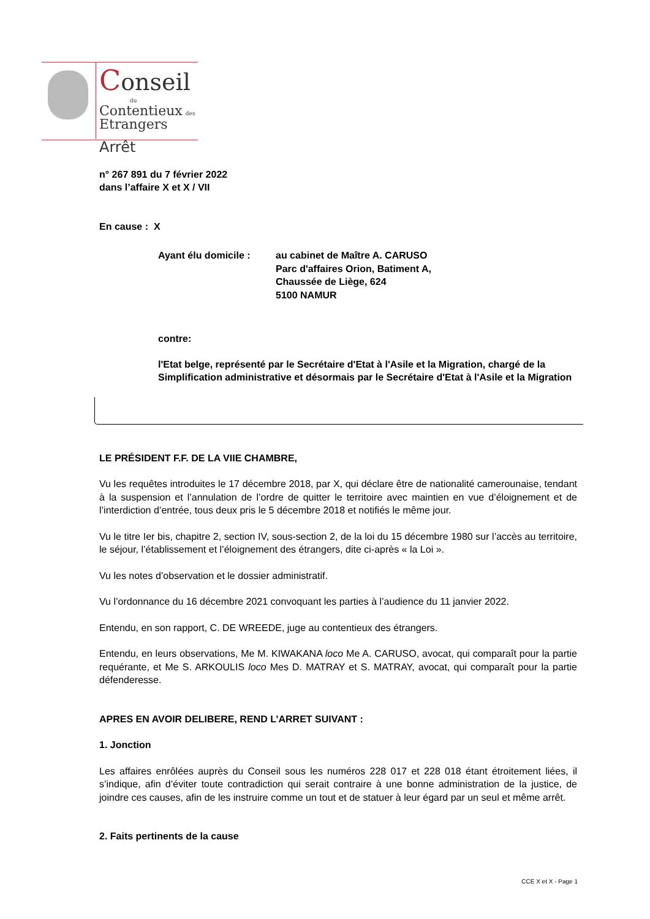Conseil
du
Contentieux des
Etrangers
Arrêt
n° 267 891 du 7 février 2022
dans l’affaire X et X / VII
En cause : X
Ayant élu domicile : au cabinet de Maître A. CARUSO
Parc d'affaires Orion, Batiment A,
Chaussée de Liège, 624
5100 NAMUR
contre:
l'Etat belge, représenté par le Secrétaire d'Etat à l'Asile et la Migration, chargé de la Simplification administrative et désormais par le Secrétaire d'Etat à l'Asile et la Migration
LE PRÉSIDENT F.F. DE LA VIIE CHAMBRE,
Vu les requêtes introduites le 17 décembre 2018, par X, qui déclare être de nationalité camerounaise, tendant à la suspension et l’annulation de l’ordre de quitter le territoire avec maintien en vue d’éloignement et de l’interdiction d’entrée, tous deux pris le 5 décembre 2018 et notifiés le même jour.
Vu le titre Ier bis, chapitre 2, section IV, sous-section 2, de la loi du 15 décembre 1980 sur l’accès au territoire, le séjour, l’établissement et l’éloignement des étrangers, dite ci-après « la Loi ».
Vu les notes d’observation et le dossier administratif.
Vu l’ordonnance du 16 décembre 2021 convoquant les parties à l’audience du 11 janvier 2022.
Entendu, en son rapport, C. DE WREEDE, juge au contentieux des étrangers.
Entendu, en leurs observations, Me M. KIWAKANA loco Me A. CARUSO, avocat, qui comparaît pour la partie requérante, et Me S. ARKOULIS loco Mes D. MATRAY et S. MATRAY, avocat, qui comparaît pour la partie défenderesse.
APRES EN AVOIR DELIBERE, REND L’ARRET SUIVANT :
1. Jonction
Les affaires enrôlées auprès du Conseil sous les numéros 228 017 et 228 018 étant étroitement liées, il s’indique, afin d’éviter toute contradiction qui serait contraire à une bonne administration de la justice, de joindre ces causes, afin de les instruire comme un tout et de statuer à leur égard par un seul et même arrêt.
2. Faits pertinents de la cause
CCE X et X - Page 1